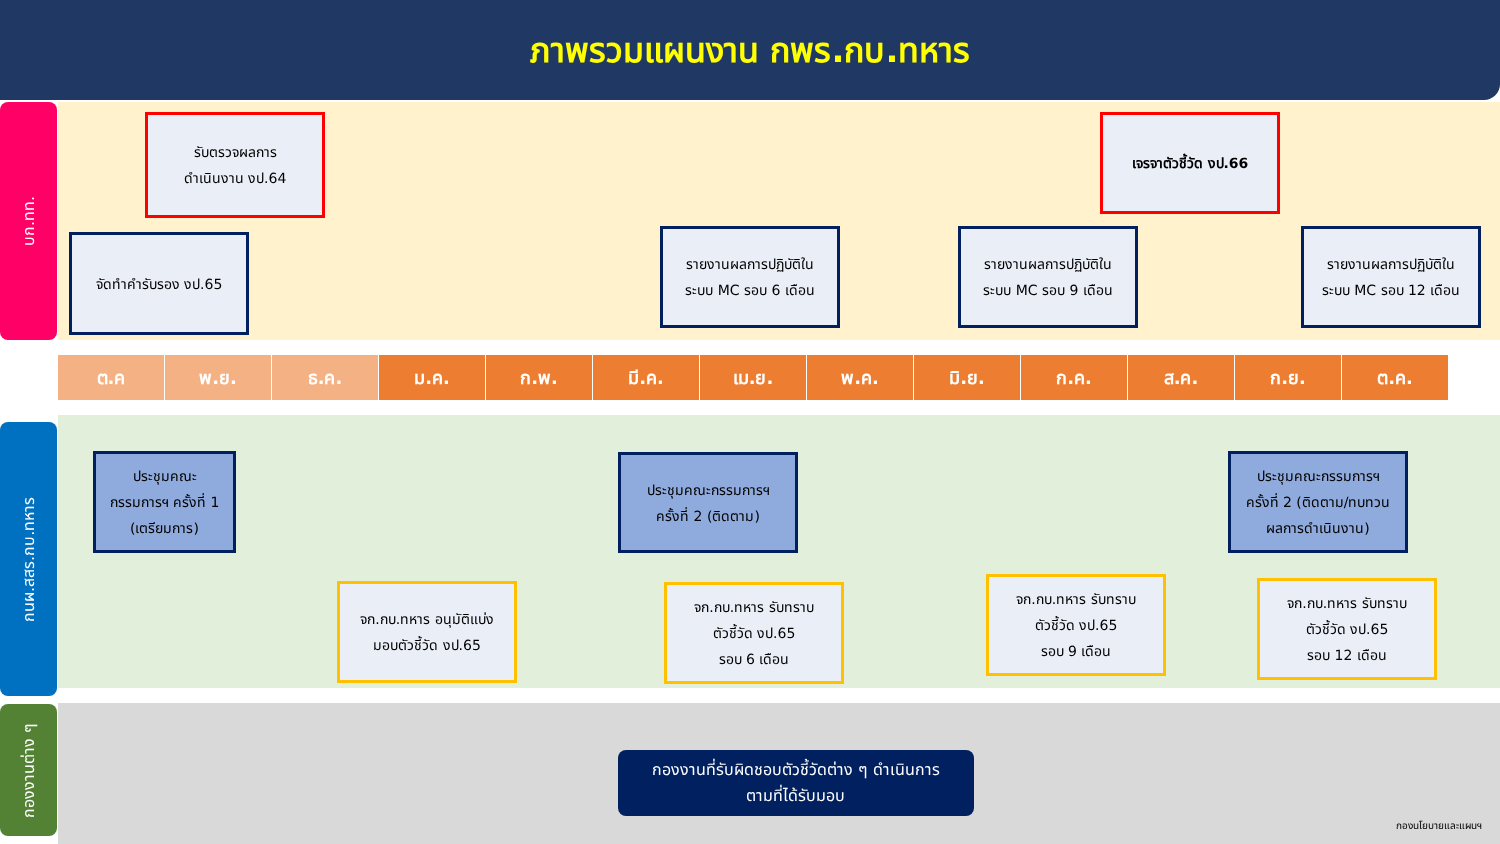ภาพรวมแผนงาน กพร.กบ.ทหาร
บก.ทท.
กนผ.สสร.กบ.ทหาร
กองงานต่าง ๆ
รับตรวจผลการ
ดำเนินงาน งป.64
เจรจาตัวชี้วัด งป.66
จัดทำคำรับรอง งป.65
รายงานผลการปฏิบัติใน
ระบบ MC รอบ 6 เดือน
รายงานผลการปฏิบัติใน
ระบบ MC รอบ 9 เดือน
รายงานผลการปฏิบัติใน
ระบบ MC รอบ 12 เดือน
ต.ค พ.ย. ธ.ค. ม.ค. ก.พ. มี.ค. เม.ย. พ.ค. มิ.ย. ก.ค. ส.ค. ก.ย. ต.ค.
ประชุมคณะ
กรรมการฯ ครั้งที่ 1
(เตรียมการ)
ประชุมคณะกรรมการฯ
ครั้งที่ 2 (ติดตาม)
ประชุมคณะกรรมการฯ
ครั้งที่ 2 (ติดตาม/ทบทวน
ผลการดำเนินงาน)
จก.กบ.ทหาร อนุมัติแบ่ง
มอบตัวชี้วัด งป.65
จก.กบ.ทหาร รับทราบ
ตัวชี้วัด งป.65
รอบ 6 เดือน
จก.กบ.ทหาร รับทราบ
ตัวชี้วัด งป.65
รอบ 9 เดือน
จก.กบ.ทหาร รับทราบ
ตัวชี้วัด งป.65
รอบ 12 เดือน
กองงานที่รับผิดชอบตัวชี้วัดต่าง ๆ ดำเนินการ
ตามที่ได้รับมอบ
กองนโยบายและแผนฯ